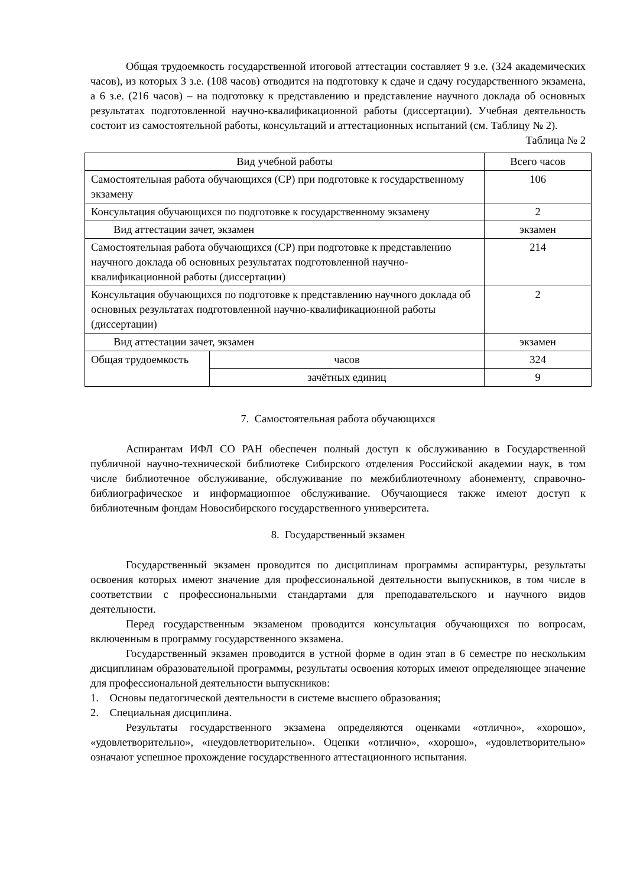Общая трудоемкость государственной итоговой аттестации составляет 9 з.е. (324 академических часов), из которых 3 з.е. (108 часов) отводится на подготовку к сдаче и сдачу государственного экзамена, а 6 з.е. (216 часов) – на подготовку к представлению и представление научного доклада об основных результатах подготовленной научно-квалификационной работы (диссертации). Учебная деятельность состоит из самостоятельной работы, консультаций и аттестационных испытаний (см. Таблицу № 2).
Таблица № 2
| Вид учебной работы | | Всего часов |
| Самостоятельная работа обучающихся (СР) при подготовке к государственному экзамену | | 106 |
| Консультация обучающихся по подготовке к государственному экзамену | | 2 |
| Вид аттестации зачет, экзамен | | экзамен |
| Самостоятельная работа обучающихся (СР) при подготовке к представлению научного доклада об основных результатах подготовленной научно-квалификационной работы (диссертации) | | 214 |
| Консультация обучающихся по подготовке к представлению научного доклада об основных результатах подготовленной научно-квалификационной работы (диссертации) | | 2 |
| Вид аттестации зачет, экзамен | | экзамен |
| Общая трудоемкость | часов | 324 |
| | зачётных единиц | 9 |
7. Самостоятельная работа обучающихся
Аспирантам ИФЛ СО РАН обеспечен полный доступ к обслуживанию в Государственной публичной научно-технической библиотеке Сибирского отделения Российской академии наук, в том числе библиотечное обслуживание, обслуживание по межбиблиотечному абонементу, справочно-библиографическое и информационное обслуживание. Обучающиеся также имеют доступ к библиотечным фондам Новосибирского государственного университета.
8. Государственный экзамен
Государственный экзамен проводится по дисциплинам программы аспирантуры, результаты освоения которых имеют значение для профессиональной деятельности выпускников, в том числе в соответствии с профессиональными стандартами для преподавательского и научного видов деятельности.
Перед государственным экзаменом проводится консультация обучающихся по вопросам, включенным в программу государственного экзамена.
Государственный экзамен проводится в устной форме в один этап в 6 семестре по нескольким дисциплинам образовательной программы, результаты освоения которых имеют определяющее значение для профессиональной деятельности выпускников:
1. Основы педагогической деятельности в системе высшего образования;
2. Специальная дисциплина.
Результаты государственного экзамена определяются оценками «отлично», «хорошо», «удовлетворительно», «неудовлетворительно». Оценки «отлично», «хорошо», «удовлетворительно» означают успешное прохождение государственного аттестационного испытания.